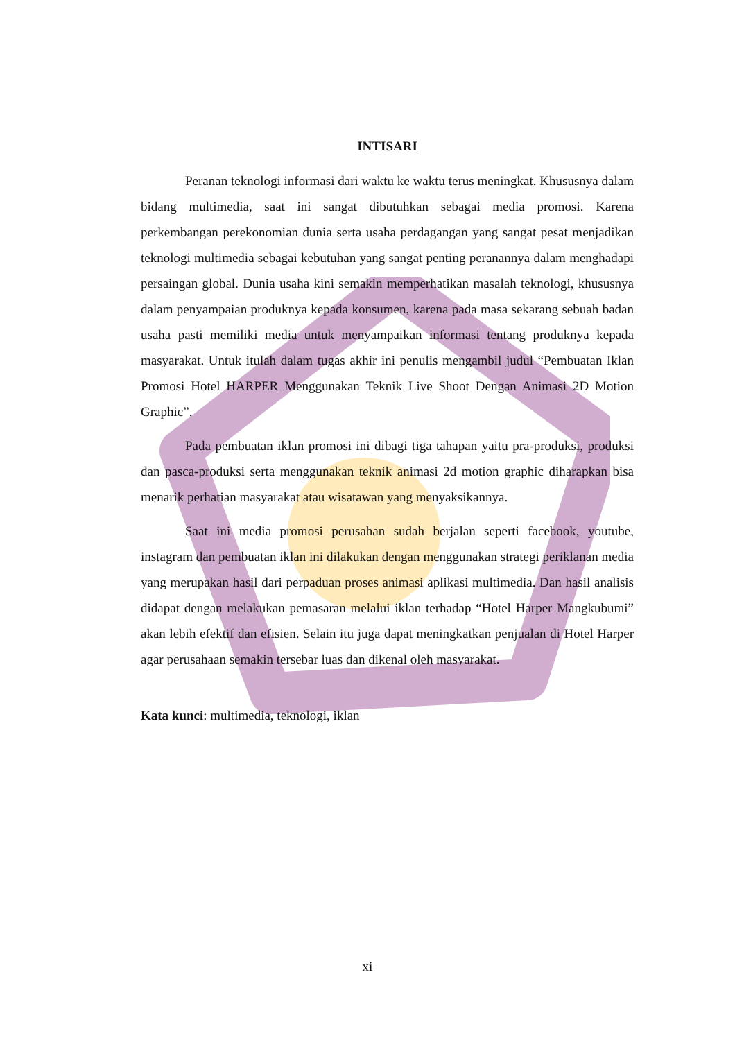INTISARI
Peranan teknologi informasi dari waktu ke waktu terus meningkat. Khususnya dalam bidang multimedia, saat ini sangat dibutuhkan sebagai media promosi. Karena perkembangan perekonomian dunia serta usaha perdagangan yang sangat pesat menjadikan teknologi multimedia sebagai kebutuhan yang sangat penting peranannya dalam menghadapi persaingan global. Dunia usaha kini semakin memperhatikan masalah teknologi, khususnya dalam penyampaian produknya kepada konsumen, karena pada masa sekarang sebuah badan usaha pasti memiliki media untuk menyampaikan informasi tentang produknya kepada masyarakat. Untuk itulah dalam tugas akhir ini penulis mengambil judul “Pembuatan Iklan Promosi Hotel HARPER Menggunakan Teknik Live Shoot Dengan Animasi 2D Motion Graphic”.
Pada pembuatan iklan promosi ini dibagi tiga tahapan yaitu pra-produksi, produksi dan pasca-produksi serta menggunakan teknik animasi 2d motion graphic diharapkan bisa menarik perhatian masyarakat atau wisatawan yang menyaksikannya.
Saat ini media promosi perusahan sudah berjalan seperti facebook, youtube, instagram dan pembuatan iklan ini dilakukan dengan menggunakan strategi periklanan media yang merupakan hasil dari perpaduan proses animasi aplikasi multimedia. Dan hasil analisis didapat dengan melakukan pemasaran melalui iklan terhadap “Hotel Harper Mangkubumi” akan lebih efektif dan efisien. Selain itu juga dapat meningkatkan penjualan di Hotel Harper agar perusahaan semakin tersebar luas dan dikenal oleh masyarakat.
Kata kunci: multimedia, teknologi, iklan
xi